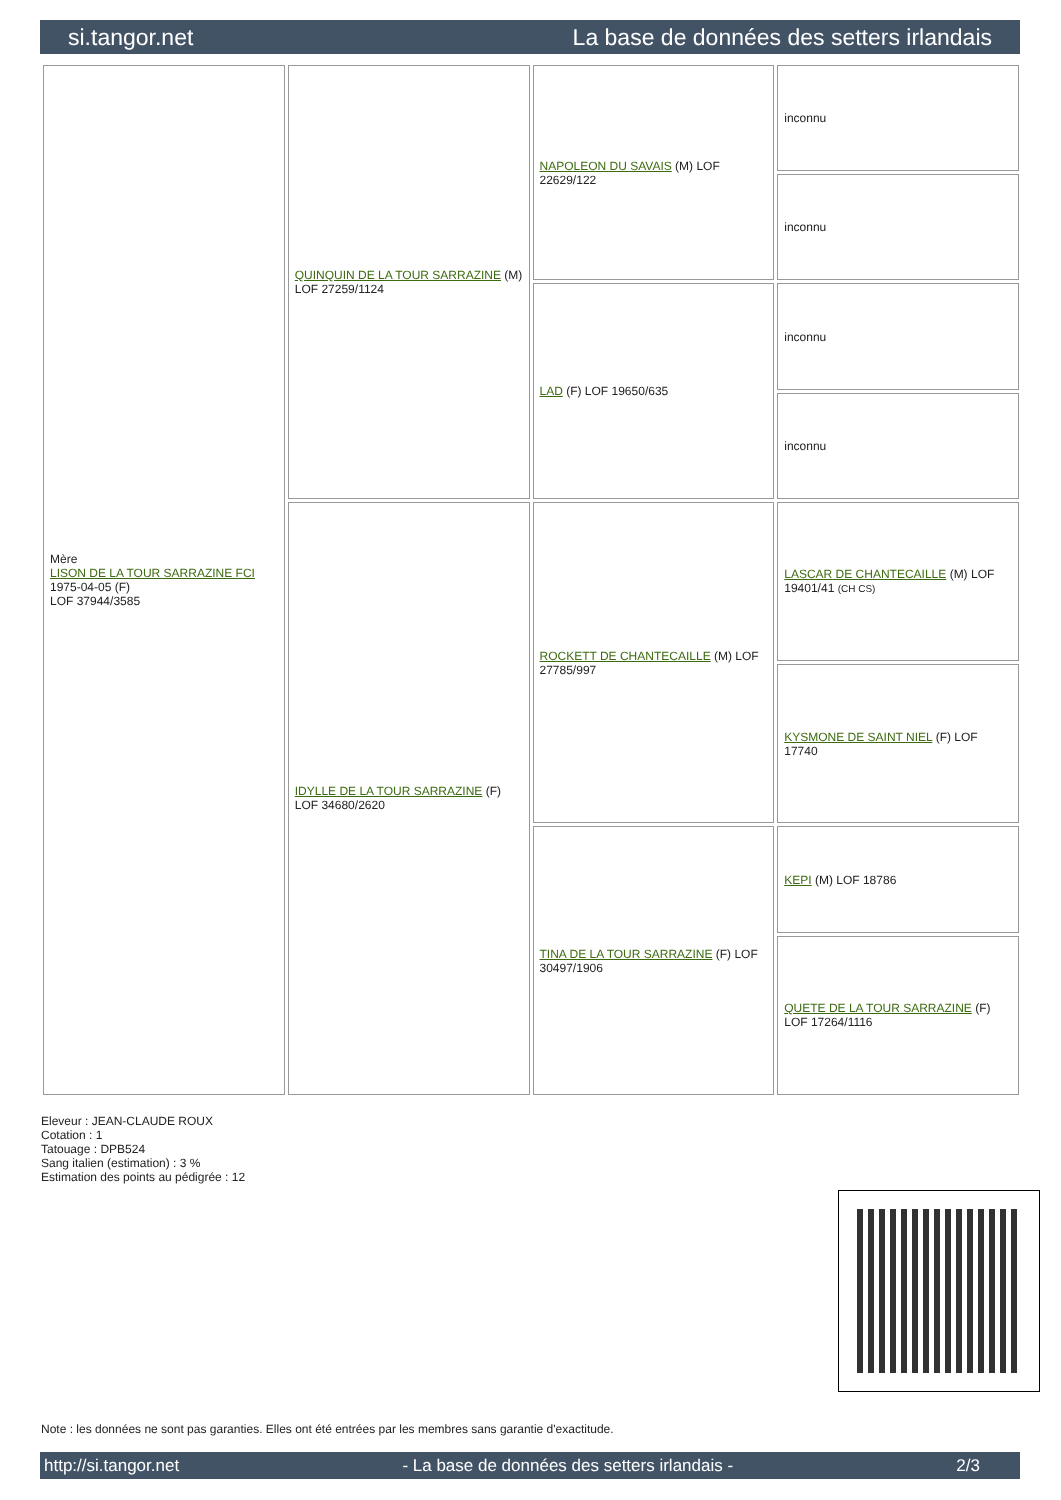si.tangor.net La base de données des setters irlandais
| Mère LISON DE LA TOUR SARRAZINE FCI 1975-04-05 (F) LOF 37944/3585 | QUINQUIN DE LA TOUR SARRAZINE (M) LOF 27259/1124 | NAPOLEON DU SAVAIS (M) LOF 22629/122 | inconnu |
| | | | inconnu |
| | | LAD (F) LOF 19650/635 | inconnu |
| | | | inconnu |
| | IDYLLE DE LA TOUR SARRAZINE (F) LOF 34680/2620 | ROCKETT DE CHANTECAILLE (M) LOF 27785/997 | LASCAR DE CHANTECAILLE (M) LOF 19401/41 (CH CS) |
| | | | KYSMONE DE SAINT NIEL (F) LOF 17740 |
| | | TINA DE LA TOUR SARRAZINE (F) LOF 30497/1906 | KEPI (M) LOF 18786 |
| | | | QUETE DE LA TOUR SARRAZINE (F) LOF 17264/1116 |
Eleveur : JEAN-CLAUDE ROUX
Cotation : 1
Tatouage : DPB524
Sang italien (estimation) : 3 %
Estimation des points au pédigrée : 12
Note : les données ne sont pas garanties. Elles ont été entrées par les membres sans garantie d'exactitude.
http://si.tangor.net - La base de données des setters irlandais - 2/3